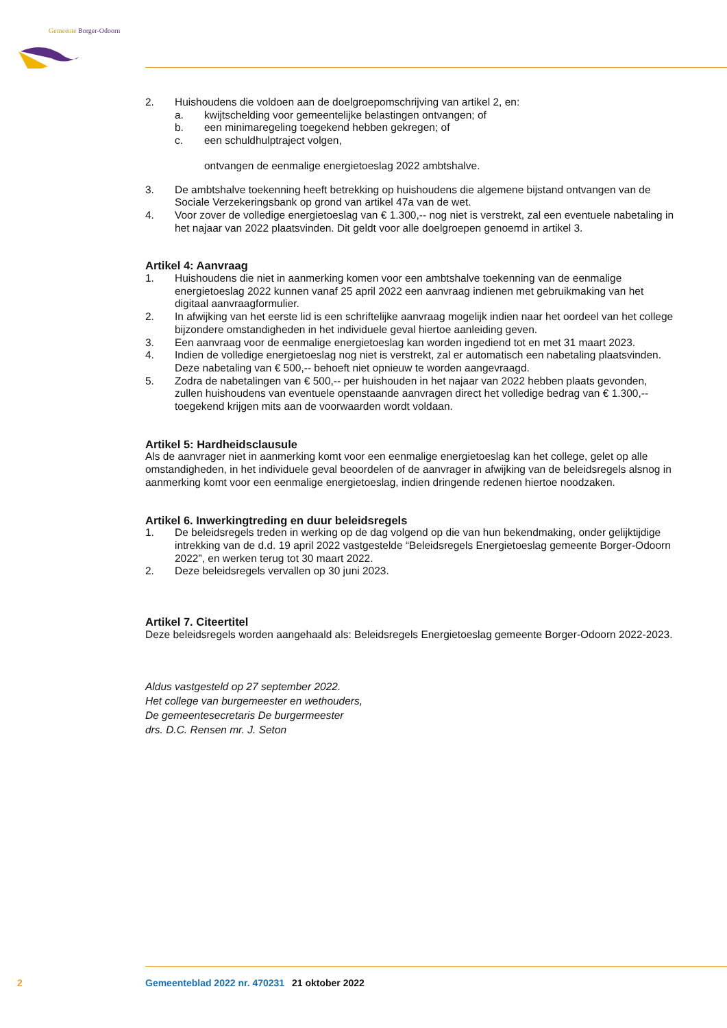Gemeente Borger-Odoorn
2. Huishoudens die voldoen aan de doelgroepomschrijving van artikel 2, en:
a. kwijtschelding voor gemeentelijke belastingen ontvangen; of
b. een minimaregeling toegekend hebben gekregen; of
c. een schuldhulptraject volgen,
ontvangen de eenmalige energietoeslag 2022 ambtshalve.
3. De ambtshalve toekenning heeft betrekking op huishoudens die algemene bijstand ontvangen van de Sociale Verzekeringsbank op grond van artikel 47a van de wet.
4. Voor zover de volledige energietoeslag van € 1.300,-- nog niet is verstrekt, zal een eventuele nabetaling in het najaar van 2022 plaatsvinden. Dit geldt voor alle doelgroepen genoemd in artikel 3.
Artikel 4: Aanvraag
1. Huishoudens die niet in aanmerking komen voor een ambtshalve toekenning van de eenmalige energietoeslag 2022 kunnen vanaf 25 april 2022 een aanvraag indienen met gebruikmaking van het digitaal aanvraagformulier.
2. In afwijking van het eerste lid is een schriftelijke aanvraag mogelijk indien naar het oordeel van het college bijzondere omstandigheden in het individuele geval hiertoe aanleiding geven.
3. Een aanvraag voor de eenmalige energietoeslag kan worden ingediend tot en met 31 maart 2023.
4. Indien de volledige energietoeslag nog niet is verstrekt, zal er automatisch een nabetaling plaatsvinden. Deze nabetaling van € 500,-- behoeft niet opnieuw te worden aangevraagd.
5. Zodra de nabetalingen van € 500,-- per huishouden in het najaar van 2022 hebben plaats gevonden, zullen huishoudens van eventuele openstaande aanvragen direct het volledige bedrag van € 1.300,-- toegekend krijgen mits aan de voorwaarden wordt voldaan.
Artikel 5: Hardheidsclausule
Als de aanvrager niet in aanmerking komt voor een eenmalige energietoeslag kan het college, gelet op alle omstandigheden, in het individuele geval beoordelen of de aanvrager in afwijking van de beleidsregels alsnog in aanmerking komt voor een eenmalige energietoeslag, indien dringende redenen hiertoe noodzaken.
Artikel 6. Inwerkingtreding en duur beleidsregels
1. De beleidsregels treden in werking op de dag volgend op die van hun bekendmaking, onder gelijktijdige intrekking van de d.d. 19 april 2022 vastgestelde “Beleidsregels Energietoeslag gemeente Borger-Odoorn 2022”, en werken terug tot 30 maart 2022.
2. Deze beleidsregels vervallen op 30 juni 2023.
Artikel 7. Citeertitel
Deze beleidsregels worden aangehaald als: Beleidsregels Energietoeslag gemeente Borger-Odoorn 2022-2023.
Aldus vastgesteld op 27 september 2022.
Het college van burgemeester en wethouders,
De gemeentesecretaris De burgermeester
drs. D.C. Rensen mr. J. Seton
2 Gemeenteblad 2022 nr. 470231 21 oktober 2022